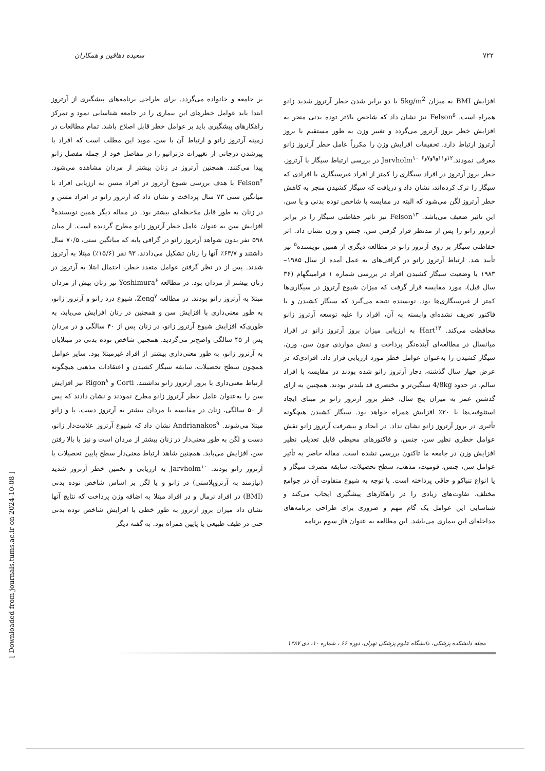۷۲۲ سعیده دهاقین و همکاران
بر جامعه و خانواده می‌گردد. برای طراحی برنامه‌های پیشگیری از آرتروز ابتدا باید عوامل خطرهای این بیماری را در جامعه شناسایی نمود و تمرکز راهکارهای پیشگیری باید بر عوامل خطر قابل اصلاح باشد. تمام مطالعات در زمینه آرتروز زانو و ارتباط آن با سن، موید این مطلب است که افراد با پیرشدن درجاتی از تغییرات دژنراتیو را در مفاصل خود از جمله مفصل زانو پیدا می‌کنند. همچنین آرتروز در زنان بیشتر از مردان مشاهده می‌شود. Felson<sup>۴</sup> با هدف بررسی شیوع آرتروز در افراد مسن به ارزیابی افراد با میانگین سنی ۷۳ سال پرداخت و نشان داد که آرتروز زانو در افراد مسن و در زنان به طور قابل ملاحظه‌ای بیشتر بود. در مقاله دیگر همین نویسنده<sup>۵</sup> افزایش سن به عنوان عامل خطر آرتروز زانو مطرح گردیده است. از میان ۵۹۸ نفر بدون شواهد آرتروز زانو در گرافی پایه که میانگین سنی، ۷۰/۵ سال داشتند و ۶۳/۷٪ آنها را زنان تشکیل می‌دادند، ۹۳ نفر (۱۵/۶٪) مبتلا به آرتروز شدند. پس از در نظر گرفتن عوامل متعدد خطر، احتمال ابتلا به آرتروز در زنان بیشتر از مردان بود. در مطالعه Yoshimura<sup>۶</sup> نیز زنان بیش از مردان مبتلا به آرتروز زانو بودند. در مطالعه Zeng<sup>۷</sup>، شیوع درد زانو و آرتروز زانو، به طور معنی‌داری با افزایش سن و همچنین در زنان افزایش می‌یابد، به طوری‌که افزایش شیوع آرتروز زانو، در زنان پس از ۴۰ سالگی و در مردان پس از ۴۵ سالگی واضح‌تر می‌گردید. همچنین شاخص توده بدنی در مبتلایان به آرتروز زانو، به طور معنی‌داری بیشتر از افراد غیرمبتلا بود. سایر عوامل همچون سطح تحصیلات، سابقه سیگار کشیدن و اعتقادات مذهبی هیچگونه ارتباط معنی‌داری با بروز آرتروز زانو نداشتند. Corti و Rigon<sup>۸</sup> نیز افزایش سن را به‌عنوان عامل خطر آرتروز زانو مطرح نمودند و نشان دادند که پس از ۵۰ سالگی، زنان در مقایسه با مردان بیشتر به آرتروز دست، پا و زانو مبتلا می‌شوند. Andrianakos<sup>۹</sup> نشان داد که شیوع آرتروز علامت‌دار زانو، دست و لگن به طور معنی‌دار در زنان بیشتر از مردان است و نیز با بالا رفتن سن، افزایش می‌یابد. همچنین شاهد ارتباط معنی‌دار سطح پایین تحصیلات با آرتروز زانو بودند. Jarvholm<sup>۱۰</sup> به ارزیابی و تخمین خطر آرتروز شدید (نیازمند به آرتروپلاستی) در زانو و یا لگن بر اساس شاخص توده بدنی (BMI) در افراد نرمال و در افراد مبتلا به اضافه وزن پرداخت که نتایج آنها نشان داد میزان بروز آرتروز به طور خطی با افزایش شاخص توده بدنی حتی در طیف طبیعی یا پایین همراه بود. به گفته دیگر
افزایش BMI به میزان 5kg/m<sup>2</sup> با دو برابر شدن خطر آرتروز شدید زانو همراه است. Felson<sup>۵</sup> نیز نشان داد که شاخص بالاتر توده بدنی منجر به افزایش خطر بروز آرتروز می‌گردد و تغییر وزن به طور مستقیم با بروز آرتروز ارتباط دارد. تحقیقات افزایش وزن را مکرراً عامل خطر آرتروز زانو معرفی نمودند.<sup>۱۲و۱۱و۹و۷و۶</sup> Jarvholm<sup>۱۰</sup> در بررسی ارتباط سیگار با آرتروز، خطر بروز آرتروز در افراد سیگاری را کمتر از افراد غیرسیگاری یا افرادی که سیگار را ترک کرده‌اند، نشان داد و دریافت که سیگار کشیدن منجر به کاهش خطر آرتروز لگن می‌شود که البته در مقایسه با شاخص توده بدنی و یا سن، این تاثیر ضعیف می‌باشد. Felson<sup>۱۳</sup> نیز تاثیر حفاظتی سیگار را در برابر آرتروز زانو را پس از مدنظر قرار گرفتن سن، جنس و وزن نشان داد. اثر حفاظتی سیگار بر روی آرتروز زانو در مطالعه دیگری از همین نویسنده<sup>۵</sup> نیز تأیید شد. ارتباط آرتروز زانو در گرافی‌های به عمل آمده از سال ۱۹۸۵– ۱۹۸۳ با وضعیت سیگار کشیدن افراد در بررسی شماره ۱ فرامینگهام (۳۶ سال قبل)، مورد مقایسه قرار گرفت که میزان شیوع آرتروز در سیگاری‌ها کمتر از غیرسیگاری‌ها بود. نویسنده نتیجه می‌گیرد که سیگار کشیدن و یا فاکتور تعریف نشده‌ای وابسته به آن، افراد را علیه توسعه آرتروز زانو محافظت می‌کند. Hart<sup>۱۴</sup> به ارزیابی میزان بروز آرتروز زانو در افراد میانسال در مطالعه‌ای آینده‌نگر پرداخت و نقش مواردی چون سن، وزن، سیگار کشیدن را به‌عنوان عوامل خطر مورد ارزیابی قرار داد. افرادی‌که در عرض چهار سال گذشته، دچار آرتروز زانو شده بودند در مقایسه با افراد سالم، در حدود 4/8kg سنگین‌تر و مختصری قد بلندتر بودند. همچنین به ازای گذشتن عمر به میزان پنج سال، خطر بروز آرتروز زانو بر مبنای ایجاد استئوفیت‌ها با ۲۰٪ افزایش همراه خواهد بود. سیگار کشیدن هیچگونه تأثیری در بروز آرتروز زانو نشان نداد. در ایجاد و پیشرفت آرتروز زانو نقش عوامل خطری نظیر سن، جنس، و فاکتورهای محیطی قابل تعدیلی نظیر افزایش وزن در جامعه ما تاکنون بررسی نشده است. مقاله حاضر به تأثیر عوامل سن، جنس، قومیت، مذهب، سطح تحصیلات، سابقه مصرف سیگار و یا انواع تنباکو و چاقی پرداخته است. با توجه به شیوع متفاوت آن در جوامع مختلف، تفاوت‌های زیادی را در راهکارهای پیشگیری ایجاب می‌کند و شناسایی این عوامل یک گام مهم و ضروری برای طراحی برنامه‌های مداخله‌ای این بیماری می‌باشد. این مطالعه به عنوان فاز سوم برنامه
مجله دانشکده پزشکی، دانشگاه علوم پزشکی تهران، دوره ۶۶ ، شماره ۱۰، دی ۱۳۸۷
[ Downloaded from journals.tums.ac.ir on 2024-10-08 ]